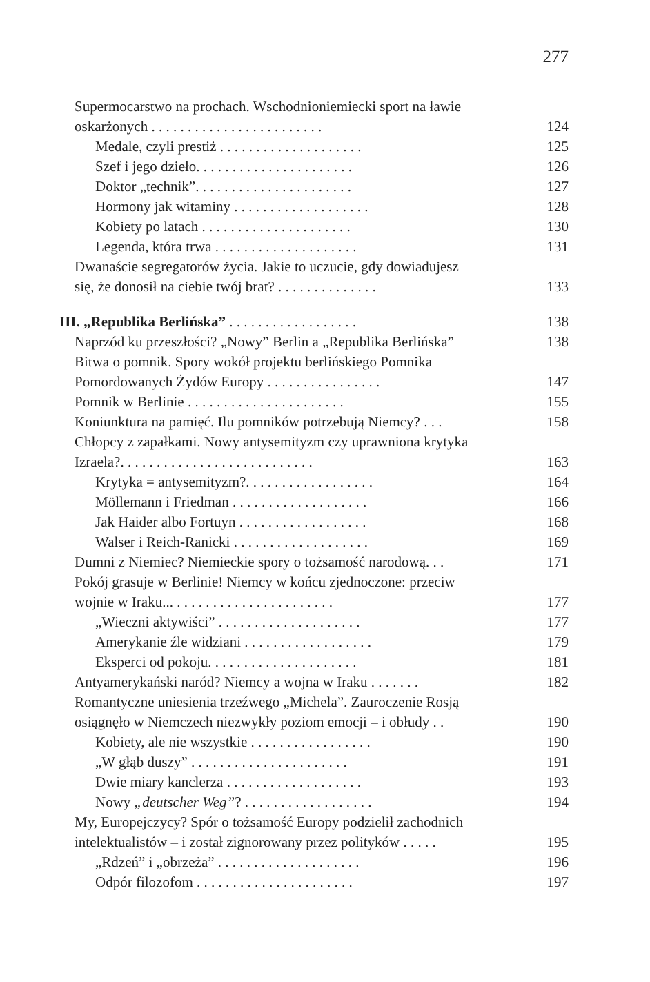277
Supermocarstwo na prochach. Wschodnioniemiecki sport na ławie
oskarżonych . . . . . . . . . . . . . . . . . . . . . . . . 124
Medale, czyli prestiż . . . . . . . . . . . . . . . . . . . . 125
Szef i jego dzieło. . . . . . . . . . . . . . . . . . . . . . 126
Doktor „technik”. . . . . . . . . . . . . . . . . . . . . . 127
Hormony jak witaminy . . . . . . . . . . . . . . . . . . . 128
Kobiety po latach . . . . . . . . . . . . . . . . . . . . . 130
Legenda, która trwa . . . . . . . . . . . . . . . . . . . . 131
Dwanaście segregatorów życia. Jakie to uczucie, gdy dowiadujesz
się, że donosił na ciebie twój brat? . . . . . . . . . . . . . . 133
III. „Republika Berlińska” . . . . . . . . . . . . . . . . . . 138
Naprzód ku przeszłości? „Nowy” Berlin a „Republika Berlińska” 138
Bitwa o pomnik. Spory wokół projektu berlińskiego Pomnika
Pomordowanych Żydów Europy . . . . . . . . . . . . . . . . 147
Pomnik w Berlinie . . . . . . . . . . . . . . . . . . . . . . 155
Koniunktura na pamięć. Ilu pomników potrzebują Niemcy? . . . 158
Chłopcy z zapałkami. Nowy antysemityzm czy uprawniona krytyka
Izraela?. . . . . . . . . . . . . . . . . . . . . . . . . . . 163
Krytyka = antysemityzm?. . . . . . . . . . . . . . . . . . 164
Möllemann i Friedman . . . . . . . . . . . . . . . . . . . 166
Jak Haider albo Fortuyn . . . . . . . . . . . . . . . . . . 168
Walser i Reich-Ranicki . . . . . . . . . . . . . . . . . . . 169
Dumni z Niemiec? Niemieckie spory o tożsamość narodową. . . 171
Pokój grasuje w Berlinie! Niemcy w końcu zjednoczone: przeciw
wojnie w Iraku... . . . . . . . . . . . . . . . . . . . . . . 177
„Wieczni aktywiści” . . . . . . . . . . . . . . . . . . . . 177
Amerykanie źle widziani . . . . . . . . . . . . . . . . . . 179
Eksperci od pokoju. . . . . . . . . . . . . . . . . . . . . 181
Antyamerykański naród? Niemcy a wojna w Iraku . . . . . . . 182
Romantyczne uniesienia trzeźwego „Michela”. Zauroczenie Rosją
osiągnęło w Niemczech niezwykły poziom emocji – i obłudy . . 190
Kobiety, ale nie wszystkie . . . . . . . . . . . . . . . . . 190
„W głąb duszy” . . . . . . . . . . . . . . . . . . . . . . 191
Dwie miary kanclerza . . . . . . . . . . . . . . . . . . . 193
Nowy „deutscher Weg”? . . . . . . . . . . . . . . . . . . 194
My, Europejczycy? Spór o tożsamość Europy podzielił zachodnich
intelektualistów – i został zignorowany przez polityków . . . . . 195
„Rdzeń” i „obrzeża” . . . . . . . . . . . . . . . . . . . . 196
Odpór filozofom . . . . . . . . . . . . . . . . . . . . . . 197